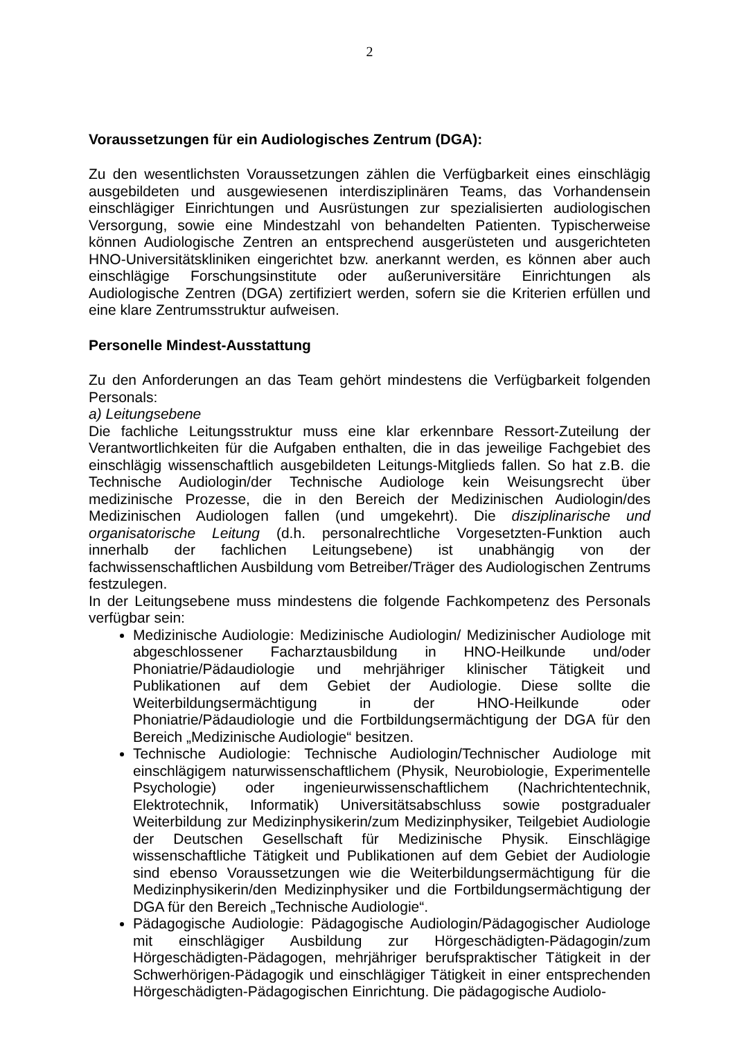2
Voraussetzungen für ein Audiologisches Zentrum (DGA):
Zu den wesentlichsten Voraussetzungen zählen die Verfügbarkeit eines einschlägig ausgebildeten und ausgewiesenen interdisziplinären Teams, das Vorhandensein einschlägiger Einrichtungen und Ausrüstungen zur spezialisierten audiologischen Versorgung, sowie eine Mindestzahl von behandelten Patienten. Typischerweise können Audiologische Zentren an entsprechend ausgerüsteten und ausgerichteten HNO-Universitätskliniken eingerichtet bzw. anerkannt werden, es können aber auch einschlägige Forschungsinstitute oder außeruniversitäre Einrichtungen als Audiologische Zentren (DGA) zertifiziert werden, sofern sie die Kriterien erfüllen und eine klare Zentrumsstruktur aufweisen.
Personelle Mindest-Ausstattung
Zu den Anforderungen an das Team gehört mindestens die Verfügbarkeit folgenden Personals:
a) Leitungsebene
Die fachliche Leitungsstruktur muss eine klar erkennbare Ressort-Zuteilung der Verantwortlichkeiten für die Aufgaben enthalten, die in das jeweilige Fachgebiet des einschlägig wissenschaftlich ausgebildeten Leitungs-Mitglieds fallen. So hat z.B. die Technische Audiologin/der Technische Audiologe kein Weisungsrecht über medizinische Prozesse, die in den Bereich der Medizinischen Audiologin/des Medizinischen Audiologen fallen (und umgekehrt). Die disziplinarische und organisatorische Leitung (d.h. personalrechtliche Vorgesetzten-Funktion auch innerhalb der fachlichen Leitungsebene) ist unabhängig von der fachwissenschaftlichen Ausbildung vom Betreiber/Träger des Audiologischen Zentrums festzulegen.
In der Leitungsebene muss mindestens die folgende Fachkompetenz des Personals verfügbar sein:
Medizinische Audiologie: Medizinische Audiologin/ Medizinischer Audiologe mit abgeschlossener Facharztausbildung in HNO-Heilkunde und/oder Phoniatrie/Pädaudiologie und mehrjähriger klinischer Tätigkeit und Publikationen auf dem Gebiet der Audiologie. Diese sollte die Weiterbildungsermächtigung in der HNO-Heilkunde oder Phoniatrie/Pädaudiologie und die Fortbildungsermächtigung der DGA für den Bereich „Medizinische Audiologie“ besitzen.
Technische Audiologie: Technische Audiologin/Technischer Audiologe mit einschlägigem naturwissenschaftlichem (Physik, Neurobiologie, Experimentelle Psychologie) oder ingenieurwissenschaftlichem (Nachrichtentechnik, Elektrotechnik, Informatik) Universitätsabschluss sowie postgradualer Weiterbildung zur Medizinphysikerin/zum Medizinphysiker, Teilgebiet Audiologie der Deutschen Gesellschaft für Medizinische Physik. Einschlägige wissenschaftliche Tätigkeit und Publikationen auf dem Gebiet der Audiologie sind ebenso Voraussetzungen wie die Weiterbildungsermächtigung für die Medizinphysikerin/den Medizinphysiker und die Fortbildungsermächtigung der DGA für den Bereich „Technische Audiologie“.
Pädagogische Audiologie: Pädagogische Audiologin/Pädagogischer Audiologe mit einschlägiger Ausbildung zur Hörgeschädigten-Pädagogin/zum Hörgeschädigten-Pädagogen, mehrjähriger berufspraktischer Tätigkeit in der Schwerhörigen-Pädagogik und einschlägiger Tätigkeit in einer entsprechenden Hörgeschädigten-Pädagogischen Einrichtung. Die pädagogische Audiolo-